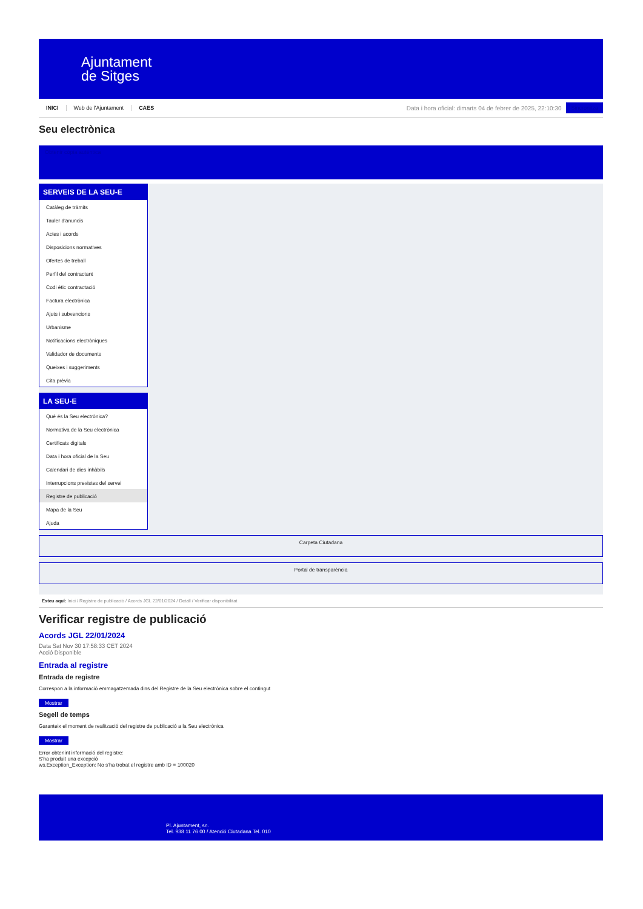Ajuntament
de Sitges
INICI Web de l'Ajuntament CAES
Data i hora oficial: dimarts 04 de febrer de 2025, 22:10:30
Sincronitza
Seu electrònica
Obtenir còpia autèntica
SERVEIS DE LA SEU-E
Catàleg de tràmits
Tauler d'anuncis
Actes i acords
Disposicions normatives
Ofertes de treball
Perfil del contractant
Codi ètic contractació
Factura electrònica
Ajuts i subvencions
Urbanisme
Notificacions electròniques
Validador de documents
Queixes i suggeriments
Cita prèvia
LA SEU-E
Què és la Seu electrònica?
Normativa de la Seu electrònica
Certificats digitals
Data i hora oficial de la Seu
Calendari de dies inhàbils
Interrupcions previstes del servei
Registre de publicació
Mapa de la Seu
Ajuda
Carpeta Ciutadana
Portal de transparència
Esteu aquí: Inici / Registre de publicació / Acords JGL 22/01/2024 / Detall / Verificar disponibilitat
Verificar registre de publicació
Acords JGL 22/01/2024
Data Sat Nov 30 17:58:33 CET 2024
Acció Disponible
Entrada al registre
Entrada de registre
Correspon a la informació emmagatzemada dins del Registre de la Seu electrònica sobre el contingut
Mostrar
Segell de temps
Garanteix el moment de realització del registre de publicació a la Seu electrònica
Mostrar
Error obtenint informació del registre:
S'ha produit una excepció
ws.Exception_Exception: No s'ha trobat el registre amb ID = 100020
Pl. Ajuntament, sn.
Tel. 938 11 76 00 / Atenció Ciutadana Tel. 010